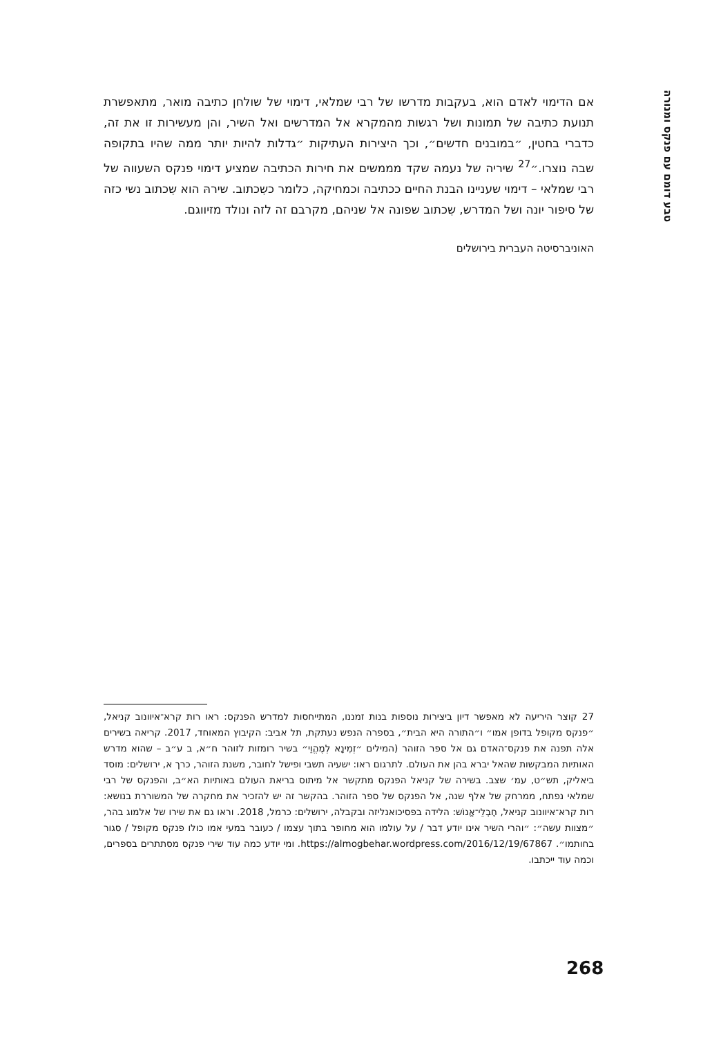טבע דומם עם פנקס ומנורה
אם הדימוי לאדם הוא, בעקבות מדרשו של רבי שמלאי, דימוי של שולחן כתיבה מואר, מתאפשרת תנועת כתיבה של תמונות ושל רגשות מהמקרא אל המדרשים ואל השיר, והן מעשירות זו את זה, כדברי בחטין, ״במובנים חדשים״, וכך היצירות העתיקות ״גדלות להיות יותר ממה שהיו בתקופה שבה נוצרו.״<sup>27</sup> שיריה של נעמה שקד מממשים את חירות הכתיבה שמציע דימוי פנקס השעווה של רבי שמלאי – דימוי שעניינו הבנת החיים ככתיבה וכמחיקה, כלומר כשִכתוב. שירהּ הוא שִכתוב נשי כזה של סיפור יונה ושל המדרש, שִכתוב שפונה אל שניהם, מקרבם זה לזה ונולד מזיווגם.
האוניברסיטה העברית בירושלים
27 קוצר היריעה לא מאפשר דיון ביצירות נוספות בנות זמננו, המתייחסות למדרש הפנקס: ראו רות קרא־איוונוב קניאל, ״פנקס מקופל בדופן אמו״ ו״התורה היא הבית״, בספרה הנפש נעתקת, תל אביב: הקיבוץ המאוחד, 2017. קריאה בשירים אלה תפנה את פנקס־האדם גם אל ספר הזוהר (המילים ״זְמִינָא לְמֶהֱוֵי״ בשיר רומזות לזוהר ח״א, ב ע״ב – שהוא מדרש האותיות המבקשות שהאל יברא בהן את העולם. לתרגום ראו: ישעיה תשבי ופישל לחובר, משנת הזוהר, כרך א, ירושלים: מוסד ביאליק, תש״ט, עמ׳ שצב. בשירה של קניאל הפנקס מתקשר אל מיתוס בריאת העולם באותיות הא״ב, והפנקס של רבי שמלאי נפתח, ממרחק של אלף שנה, אל הפנקס של ספר הזוהר. בהקשר זה יש להזכיר את מחקרה של המשוררת בנושא: רות קרא־איוונוב קניאל, חֶבְלֵי־אֱנוֹש: הלידה בפסיכואנליזה ובקבלה, ירושלים: כרמל, 2018. וראו גם את שירו של אלמוג בהר, ״מצוות עשה״: ״והרי השיר אינו יודע דבר / על עולמו הוא מחופר בתוך עצמו / כעובר במעי אמו כולו פנקס מקופל / סגור בחותמו״. https://almogbehar.wordpress.com/2016/12/19/67867. ומי יודע כמה עוד שירי פנקס מסתתרים בספרים, וכמה עוד ייכתבו.
268